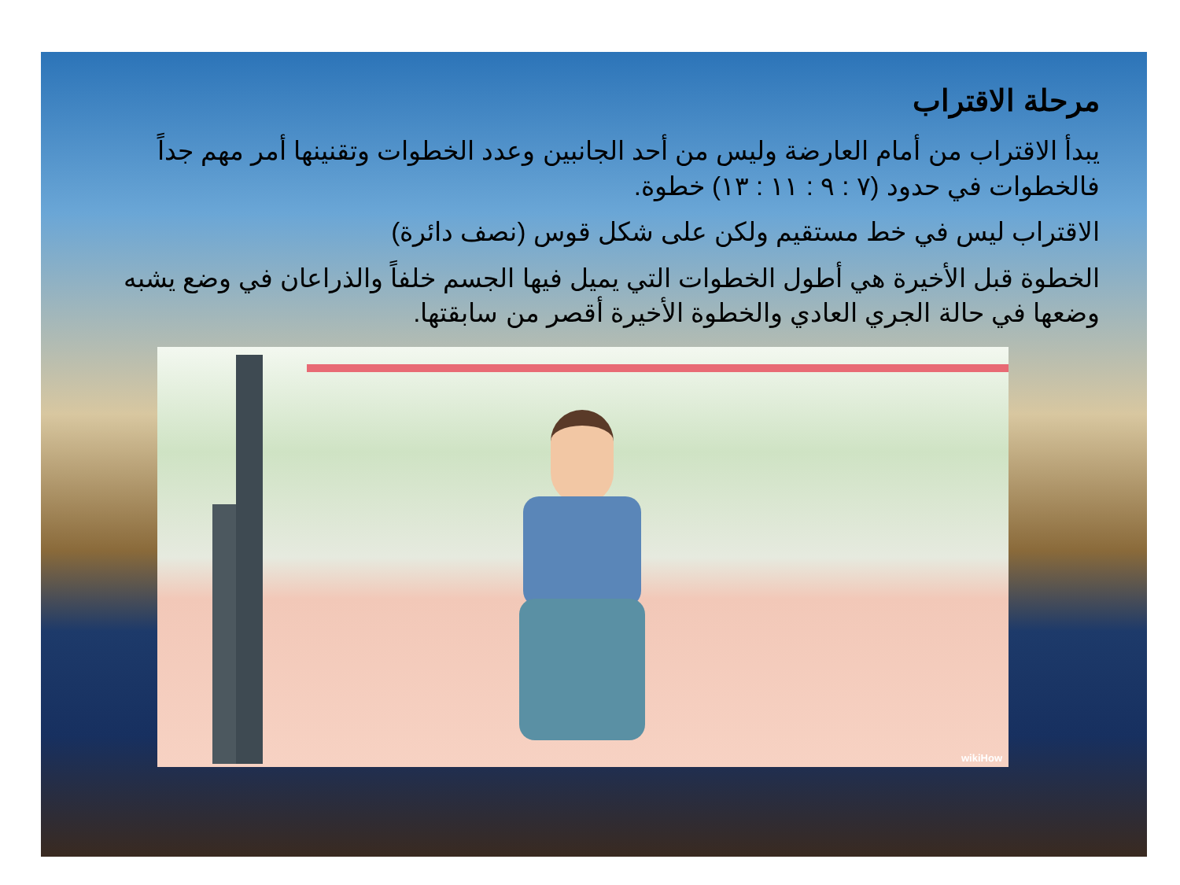مرحلة الاقتراب
يبدأ الاقتراب من أمام العارضة وليس من أحد الجانبين وعدد الخطوات وتقنينها أمر مهم جداً فالخطوات في حدود (٧ : ٩ : ١١ : ١٣) خطوة.
الاقتراب ليس في خط مستقيم ولكن على شكل قوس (نصف دائرة)
الخطوة قبل الأخيرة هي أطول الخطوات التي يميل فيها الجسم خلفاً والذراعان في وضع يشبه وضعها في حالة الجري العادي والخطوة الأخيرة أقصر من سابقتها.
wikiHow